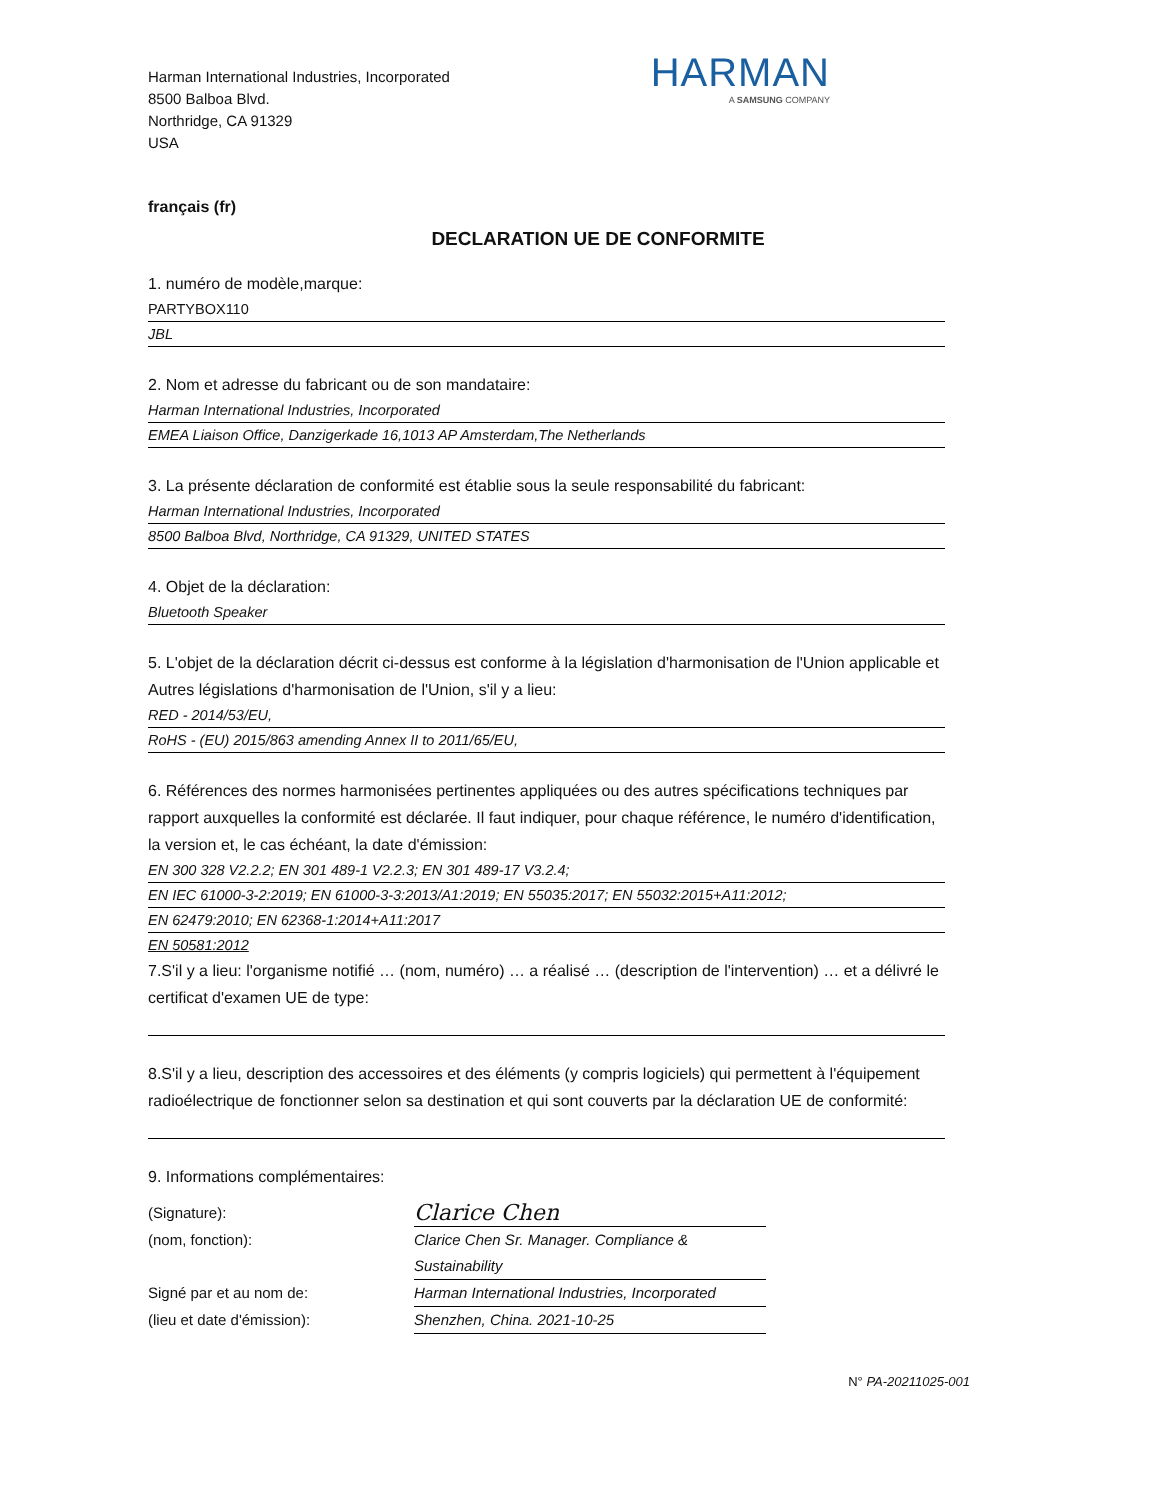Harman International Industries, Incorporated
8500 Balboa Blvd.
Northridge, CA 91329
USA
HARMAN
A SAMSUNG COMPANY
français (fr)
DECLARATION UE DE CONFORMITE
1. numéro de modèle,marque:
PARTYBOX110
JBL
2. Nom et adresse du fabricant ou de son mandataire:
Harman International Industries, Incorporated
EMEA Liaison Office, Danzigerkade 16,1013 AP Amsterdam,The Netherlands
3. La présente déclaration de conformité est établie sous la seule responsabilité du fabricant:
Harman International Industries, Incorporated
8500 Balboa Blvd, Northridge, CA 91329, UNITED STATES
4. Objet de la déclaration:
Bluetooth Speaker
5. L'objet de la déclaration décrit ci-dessus est conforme à la législation d'harmonisation de l'Union applicable et Autres législations d'harmonisation de l'Union, s'il y a lieu:
RED - 2014/53/EU,
RoHS - (EU) 2015/863 amending Annex II to 2011/65/EU,
6. Références des normes harmonisées pertinentes appliquées ou des autres spécifications techniques par rapport auxquelles la conformité est déclarée. Il faut indiquer, pour chaque référence, le numéro d'identification, la version et, le cas échéant, la date d'émission:
EN 300 328 V2.2.2; EN 301 489-1 V2.2.3; EN 301 489-17 V3.2.4;
EN IEC 61000-3-2:2019; EN 61000-3-3:2013/A1:2019; EN 55035:2017; EN 55032:2015+A11:2012;
EN 62479:2010; EN 62368-1:2014+A11:2017
EN 50581:2012
7.S'il y a lieu: l'organisme notifié … (nom, numéro) … a réalisé … (description de l'intervention) … et a délivré le certificat d'examen UE de type:
8.S'il y a lieu, description des accessoires et des éléments (y compris logiciels) qui permettent à l'équipement radioélectrique de fonctionner selon sa destination et qui sont couverts par la déclaration UE de conformité:
9. Informations complémentaires:
(Signature): Clarice Chen
(nom, fonction): Clarice Chen Sr. Manager. Compliance & Sustainability
Signé par et au nom de: Harman International Industries, Incorporated
(lieu et date d'émission): Shenzhen, China. 2021-10-25
N° PA-20211025-001